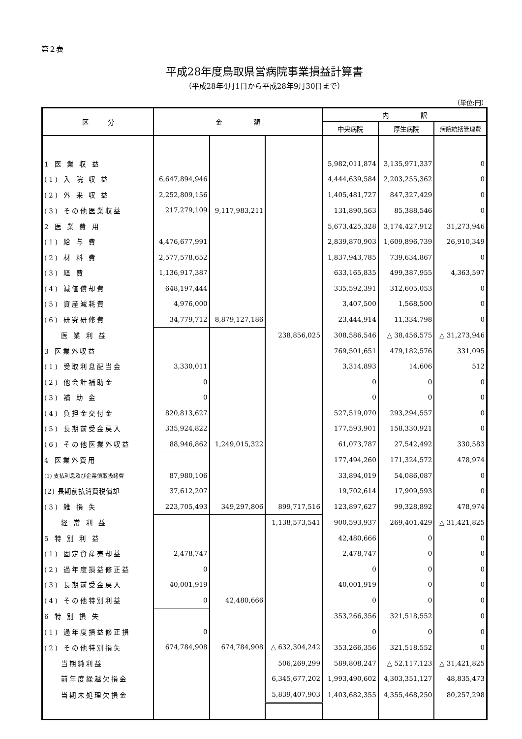第２表
平成28年度鳥取県営病院事業損益計算書
（平成28年4月1日から平成28年9月30日まで）
（単位:円）
| 区 分 | 金 額 | | | 内 訳 | | |
| --- | --- | --- | --- | --- | --- | --- |
| | | | | 中央病院 | 厚生病院 | 病院統括管理費 |
| 1 医 業 収 益 | | | | 5,982,011,874 | 3,135,971,337 | 0 |
| (1) 入 院 収 益 | 6,647,894,946 | | | 4,444,639,584 | 2,203,255,362 | 0 |
| (2) 外 来 収 益 | 2,252,809,156 | | | 1,405,481,727 | 847,327,429 | 0 |
| (3) その他医業収益 | 217,279,109 | 9,117,983,211 | | 131,890,563 | 85,388,546 | 0 |
| 2 医 業 費 用 | | | | 5,673,425,328 | 3,174,427,912 | 31,273,946 |
| (1) 給 与 費 | 4,476,677,991 | | | 2,839,870,903 | 1,609,896,739 | 26,910,349 |
| (2) 材 料 費 | 2,577,578,652 | | | 1,837,943,785 | 739,634,867 | 0 |
| (3) 経 費 | 1,136,917,387 | | | 633,165,835 | 499,387,955 | 4,363,597 |
| (4) 減価償却費 | 648,197,444 | | | 335,592,391 | 312,605,053 | 0 |
| (5) 資産減耗費 | 4,976,000 | | | 3,407,500 | 1,568,500 | 0 |
| (6) 研究研修費 | 34,779,712 | 8,879,127,186 | | 23,444,914 | 11,334,798 | 0 |
| 医 業 利 益 | | | 238,856,025 | 308,586,546 | △ 38,456,575 | △ 31,273,946 |
| 3 医業外収益 | | | | 769,501,651 | 479,182,576 | 331,095 |
| (1) 受取利息配当金 | 3,330,011 | | | 3,314,893 | 14,606 | 512 |
| (2) 他会計補助金 | 0 | | | 0 | 0 | 0 |
| (3) 補 助 金 | 0 | | | 0 | 0 | 0 |
| (4) 負担金交付金 | 820,813,627 | | | 527,519,070 | 293,294,557 | 0 |
| (5) 長期前受金戻入 | 335,924,822 | | | 177,593,901 | 158,330,921 | 0 |
| (6) その他医業外収益 | 88,946,862 | 1,249,015,322 | | 61,073,787 | 27,542,492 | 330,583 |
| 4 医業外費用 | | | | 177,494,260 | 171,324,572 | 478,974 |
| (1) 支払利息及び企業債取扱諸費 | 87,980,106 | | | 33,894,019 | 54,086,087 | 0 |
| (2) 長期前払消費税償却 | 37,612,207 | | | 19,702,614 | 17,909,593 | 0 |
| (3) 雑 損 失 | 223,705,493 | 349,297,806 | 899,717,516 | 123,897,627 | 99,328,892 | 478,974 |
| 経 常 利 益 | | | 1,138,573,541 | 900,593,937 | 269,401,429 | △ 31,421,825 |
| 5 特 別 利 益 | | | | 42,480,666 | 0 | 0 |
| (1) 固定資産売却益 | 2,478,747 | | | 2,478,747 | 0 | 0 |
| (2) 過年度損益修正益 | 0 | | | 0 | 0 | 0 |
| (3) 長期前受金戻入 | 40,001,919 | | | 40,001,919 | 0 | 0 |
| (4) その他特別利益 | 0 | 42,480,666 | | 0 | 0 | 0 |
| 6 特 別 損 失 | | | | 353,266,356 | 321,518,552 | 0 |
| (1) 過年度損益修正損 | 0 | | | 0 | 0 | 0 |
| (2) その他特別損失 | 674,784,908 | 674,784,908 | △ 632,304,242 | 353,266,356 | 321,518,552 | 0 |
| 当期純利益 | | | 506,269,299 | 589,808,247 | △ 52,117,123 | △ 31,421,825 |
| 前年度繰越欠損金 | | | 6,345,677,202 | 1,993,490,602 | 4,303,351,127 | 48,835,473 |
| 当期未処理欠損金 | | | 5,839,407,903 | 1,403,682,355 | 4,355,468,250 | 80,257,298 |